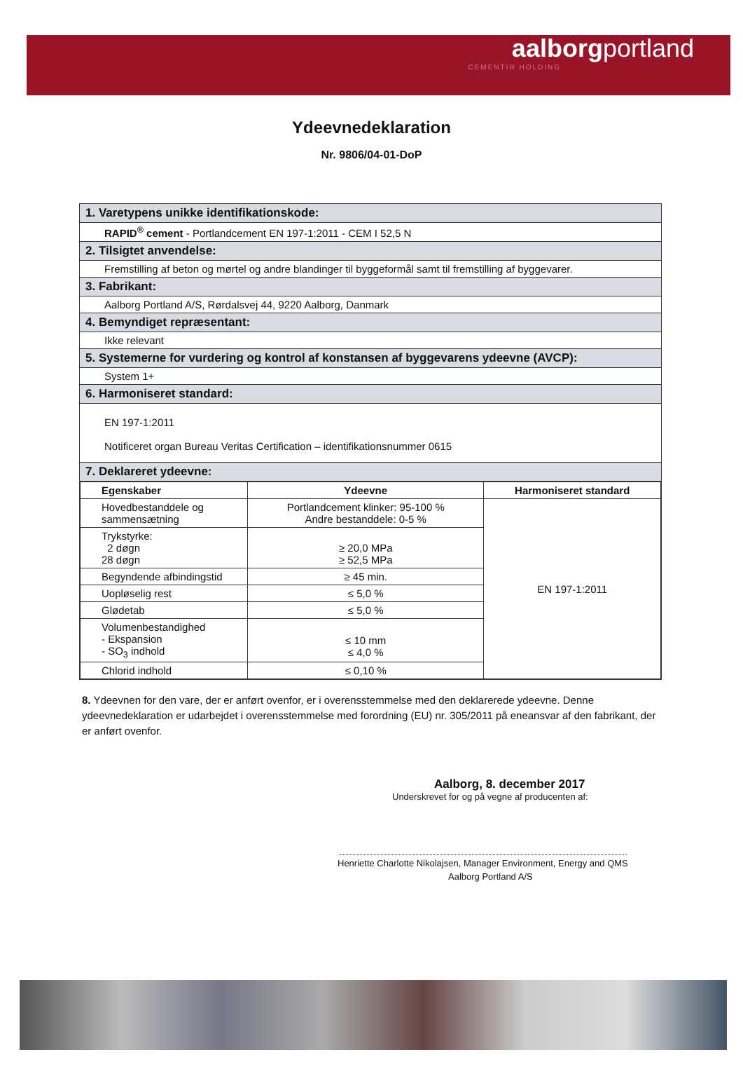aalborgportland
CEMENTIR HOLDING
Ydeevnedeklaration
Nr. 9806/04-01-DoP
| 1. Varetypens unikke identifikationskode: |
| RAPID<sup>®</sup> cement - Portlandcement EN 197-1:2011 - CEM I 52,5 N |
| 2. Tilsigtet anvendelse: |
| Fremstilling af beton og mørtel og andre blandinger til byggeformål samt til fremstilling af byggevarer. |
| 3. Fabrikant: |
| Aalborg Portland A/S, Rørdalsvej 44, 9220 Aalborg, Danmark |
| 4. Bemyndiget repræsentant: |
| Ikke relevant |
| 5. Systemerne for vurdering og kontrol af konstansen af byggevarens ydeevne (AVCP): |
| System 1+ |
| 6. Harmoniseret standard: |
| EN 197-1:2011 Notificeret organ Bureau Veritas Certification – identifikationsnummer 0615 |
| 7. Deklareret ydeevne: |
| / Egenskaber / Ydeevne / Harmoniseret standard / / --- / --- / --- / / Hovedbestanddele og sammensætning / Portlandcement klinker: 95-100 % Andre bestanddele: 0-5 % / EN 197-1:2011 / / Trykstyrke: 2 døgn 28 døgn / ≥ 20,0 MPa ≥ 52,5 MPa / / / Begyndende afbindingstid / ≥ 45 min. / / / Uopløselig rest / ≤ 5,0 % / / / Glødetab / ≤ 5,0 % / / / Volumenbestandighed - Ekspansion - SO<sub>3</sub> indhold / ≤ 10 mm ≤ 4,0 % / / / Chlorid indhold / ≤ 0,10 % / / |
8. Ydeevnen for den vare, der er anført ovenfor, er i overensstemmelse med den deklarerede ydeevne. Denne ydeevnedeklaration er udarbejdet i overensstemmelse med forordning (EU) nr. 305/2011 på eneansvar af den fabrikant, der er anført ovenfor.
Aalborg, 8. december 2017
Underskrevet for og på vegne af producenten af:
Henriette Charlotte Nikolajsen, Manager Environment, Energy and QMS
Aalborg Portland A/S